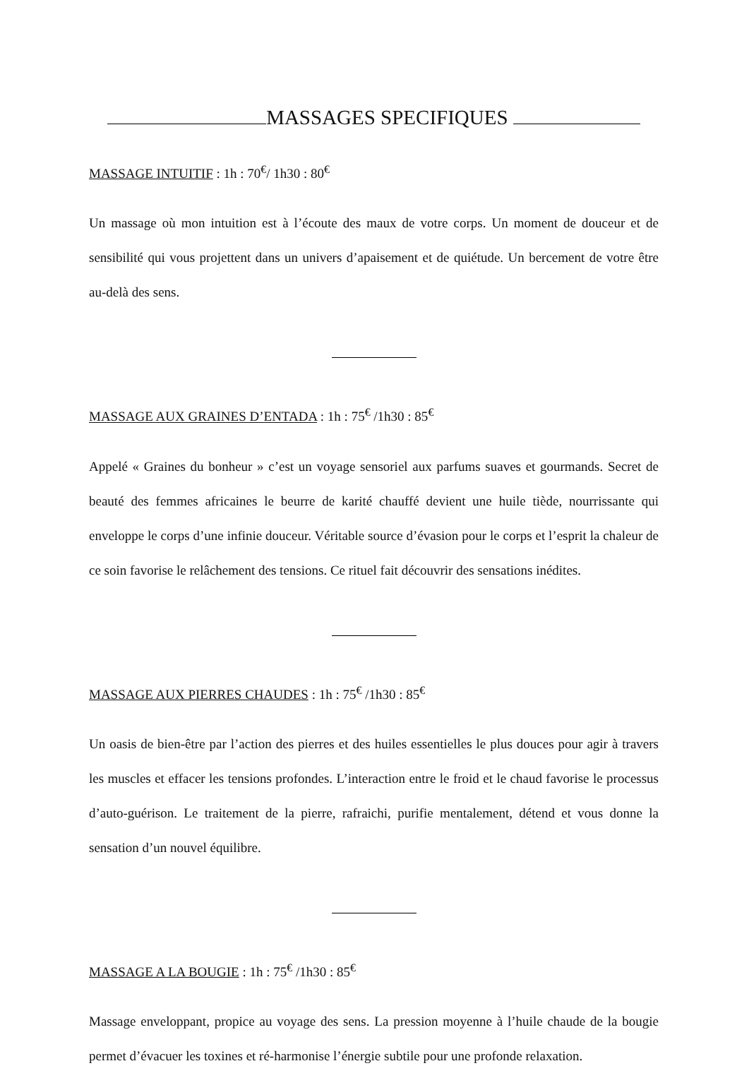MASSAGES SPECIFIQUES
MASSAGE INTUITIF : 1h : 70<sup>€</sup>/ 1h30 : 80<sup>€</sup>
Un massage où mon intuition est à l’écoute des maux de votre corps. Un moment de douceur et de sensibilité qui vous projettent dans un univers d’apaisement et de quiétude. Un bercement de votre être au-delà des sens.
MASSAGE AUX GRAINES D’ENTADA : 1h : 75<sup>€</sup> /1h30 : 85<sup>€</sup>
Appelé « Graines du bonheur » c’est un voyage sensoriel aux parfums suaves et gourmands. Secret de beauté des femmes africaines le beurre de karité chauffé devient une huile tiède, nourrissante qui enveloppe le corps d’une infinie douceur. Véritable source d’évasion pour le corps et l’esprit la chaleur de ce soin favorise le relâchement des tensions. Ce rituel fait découvrir des sensations inédites.
MASSAGE AUX PIERRES CHAUDES : 1h : 75<sup>€</sup> /1h30 : 85<sup>€</sup>
Un oasis de bien-être par l’action des pierres et des huiles essentielles le plus douces pour agir à travers les muscles et effacer les tensions profondes. L’interaction entre le froid et le chaud favorise le processus d’auto-guérison. Le traitement de la pierre, rafraichi, purifie mentalement, détend et vous donne la sensation d’un nouvel équilibre.
MASSAGE A LA BOUGIE : 1h : 75<sup>€</sup> /1h30 : 85<sup>€</sup>
Massage enveloppant, propice au voyage des sens. La pression moyenne à l’huile chaude de la bougie permet d’évacuer les toxines et ré-harmonise l’énergie subtile pour une profonde relaxation.